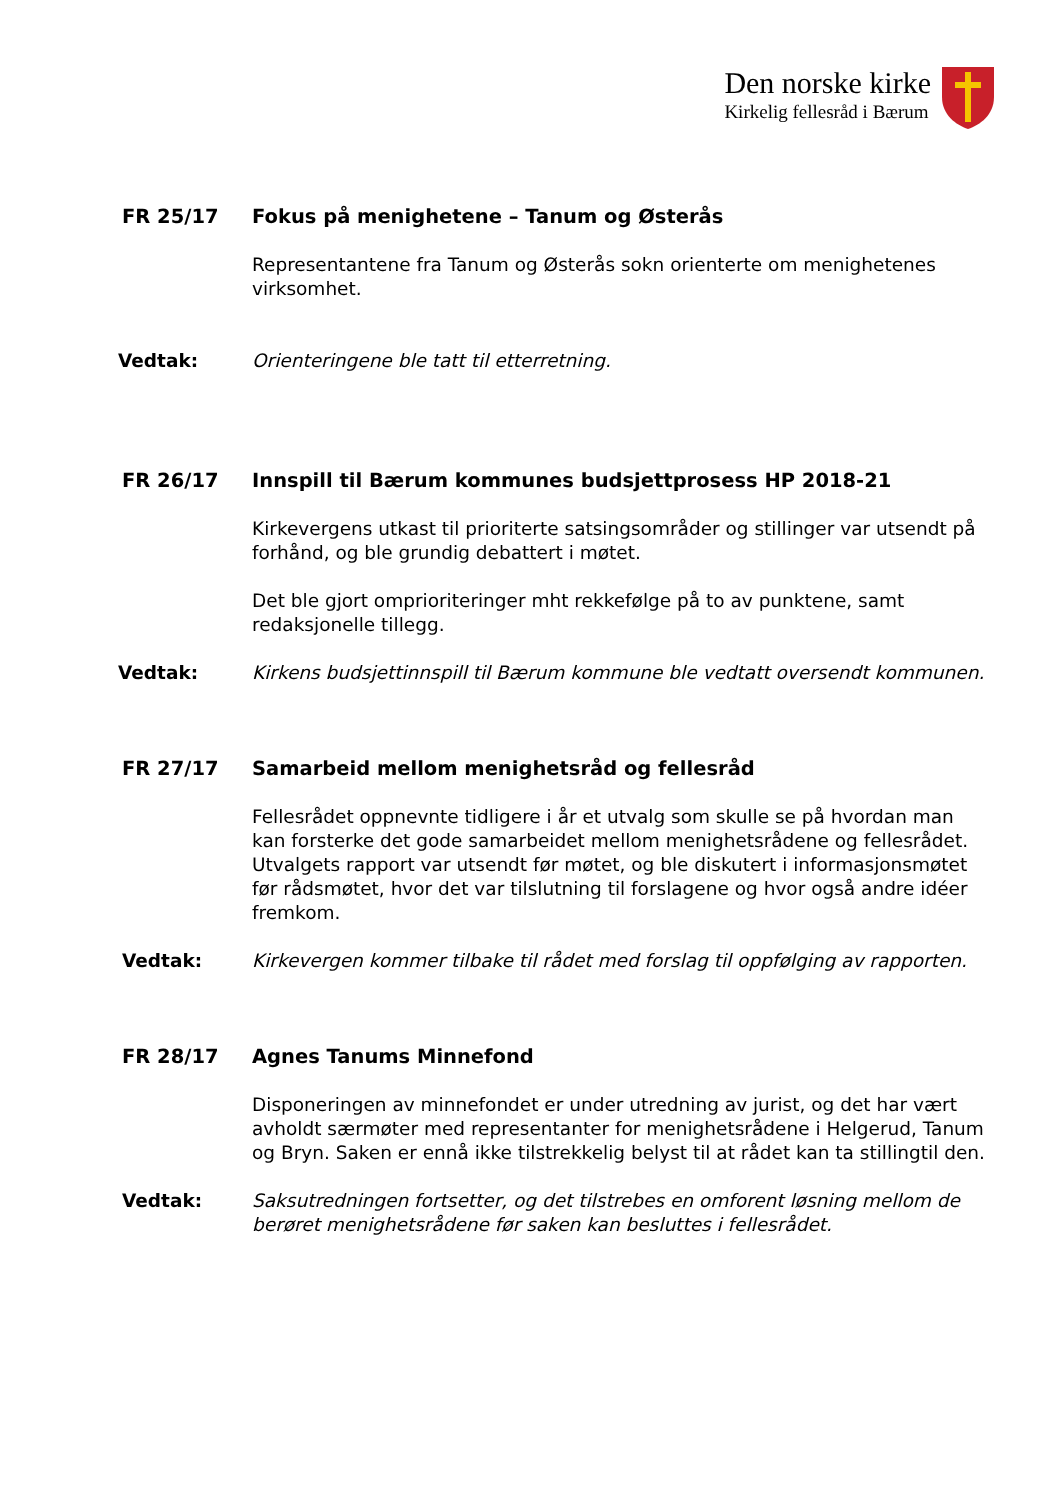Den norske kirke
Kirkelig fellesråd i Bærum
FR 25/17 Fokus på menighetene – Tanum og Østerås
Representantene fra Tanum og Østerås sokn orienterte om menighetenes virksomhet.
Vedtak: Orienteringene ble tatt til etterretning.
FR 26/17 Innspill til Bærum kommunes budsjettprosess HP 2018-21
Kirkevergens utkast til prioriterte satsingsområder og stillinger var utsendt på forhånd, og ble grundig debattert i møtet.
Det ble gjort omprioriteringer mht rekkefølge på to av punktene, samt redaksjonelle tillegg.
Vedtak: Kirkens budsjettinnspill til Bærum kommune ble vedtatt oversendt kommunen.
FR 27/17 Samarbeid mellom menighetsråd og fellesråd
Fellesrådet oppnevnte tidligere i år et utvalg som skulle se på hvordan man kan forsterke det gode samarbeidet mellom menighetsrådene og fellesrådet. Utvalgets rapport var utsendt før møtet, og ble diskutert i informasjonsmøtet før rådsmøtet, hvor det var tilslutning til forslagene og hvor også andre idéer fremkom.
Vedtak: Kirkevergen kommer tilbake til rådet med forslag til oppfølging av rapporten.
FR 28/17 Agnes Tanums Minnefond
Disponeringen av minnefondet er under utredning av jurist, og det har vært avholdt særmøter med representanter for menighetsrådene i Helgerud, Tanum og Bryn. Saken er ennå ikke tilstrekkelig belyst til at rådet kan ta stillingtil den.
Vedtak: Saksutredningen fortsetter, og det tilstrebes en omforent løsning mellom de berøret menighetsrådene før saken kan besluttes i fellesrådet.